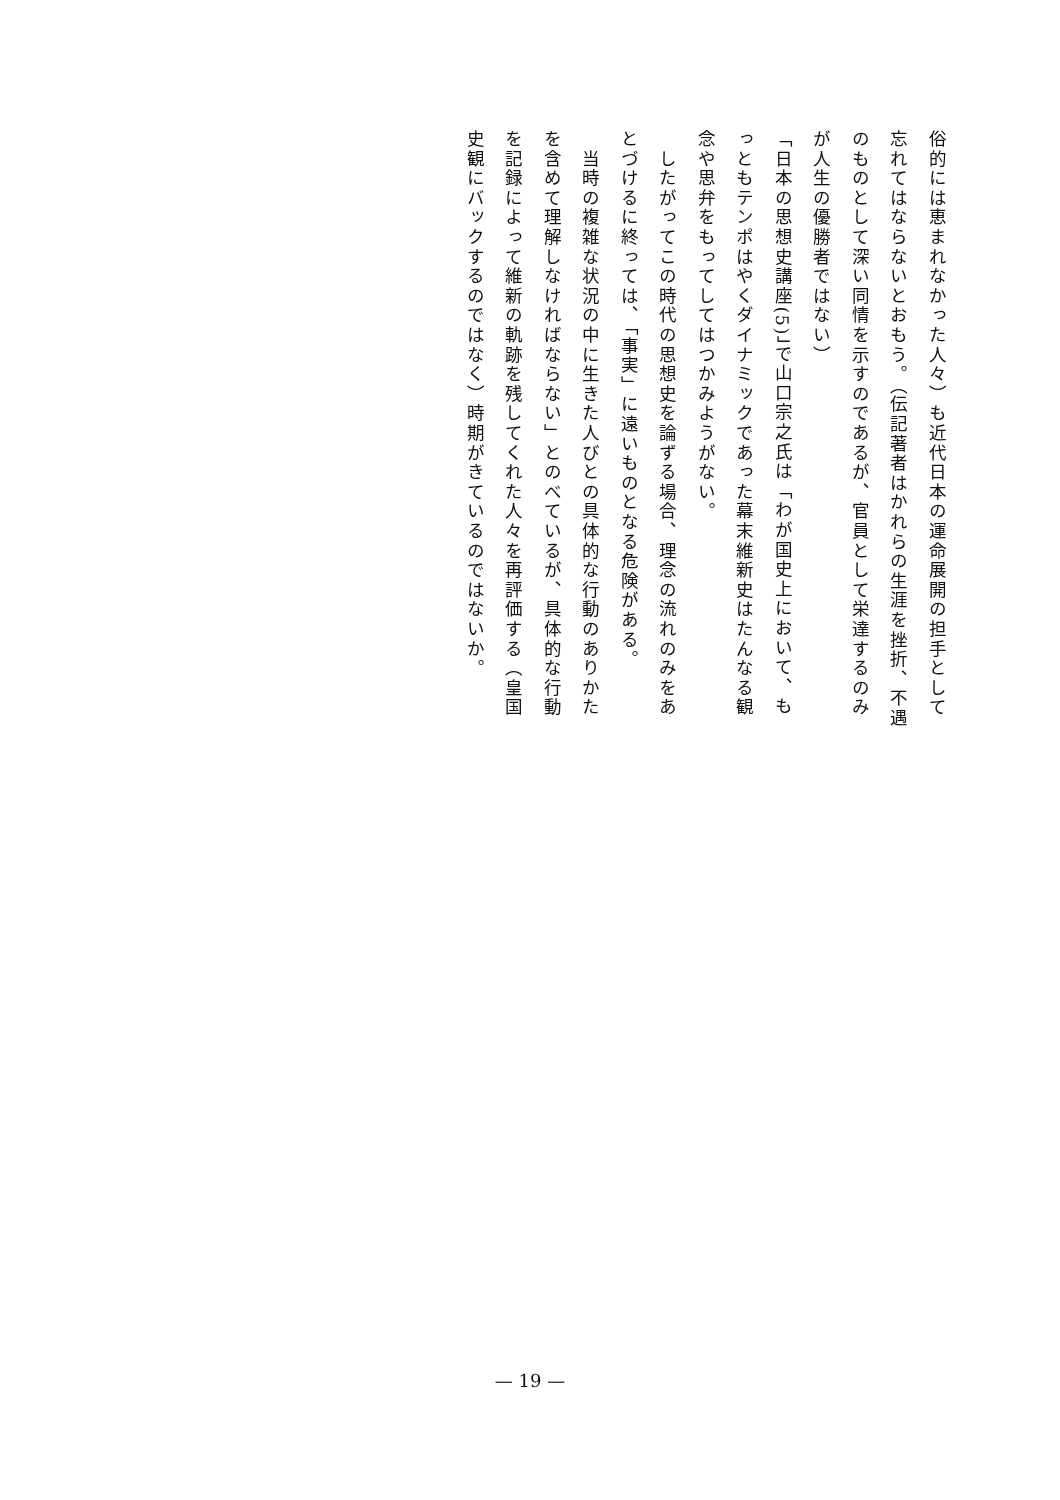俗的には恵まれなかった人々）も近代日本の運命展開の担手として忘れてはならないとおもう。（伝記著者はかれらの生涯を挫折、不遇のものとして深い同情を示すのであるが、官員として栄達するのみが人生の優勝者ではない）
「日本の思想史講座(5)」で山口宗之氏は「わが国史上において、もっともテンポはやくダイナミックであった幕末維新史はたんなる観念や思弁をもってしてはつかみようがない。
　したがってこの時代の思想史を論ずる場合、理念の流れのみをあとづけるに終っては、「事実」に遠いものとなる危険がある。
　当時の複雑な状況の中に生きた人びとの具体的な行動のありかたを含めて理解しなければならない」とのべているが、具体的な行動を記録によって維新の軌跡を残してくれた人々を再評価する（皇国史観にバックするのではなく）時期がきているのではないか。
— 19 —